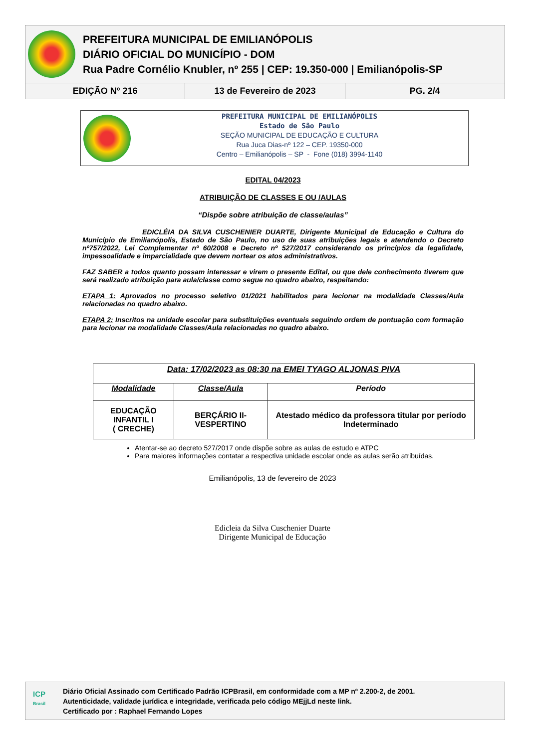PREFEITURA MUNICIPAL DE EMILIANÓPOLIS
DIÁRIO OFICIAL DO MUNICÍPIO - DOM
Rua Padre Cornélio Knubler, nº 255 | CEP: 19.350-000 | Emilianópolis-SP
EDIÇÃO Nº 216 13 de Fevereiro de 2023 PG. 2/4
PREFEITURA MUNICIPAL DE EMILIANÓPOLIS
Estado de São Paulo
SEÇÃO MUNICIPAL DE EDUCAÇÃO E CULTURA
Rua Juca Dias-nº 122 – CEP. 19350-000
Centro – Emilianópolis – SP - Fone (018) 3994-1140
EDITAL 04/2023
ATRIBUIÇÃO DE CLASSES E OU /AULAS
“Dispõe sobre atribuição de classe/aulas”
EDICLÉIA DA SILVA CUSCHENIER DUARTE, Dirigente Municipal de Educação e Cultura do Município de Emilianópolis, Estado de São Paulo, no uso de suas atribuições legais e atendendo o Decreto nº757/2022, Lei Complementar nº 60/2008 e Decreto nº 527/2017 considerando os princípios da legalidade, impessoalidade e imparcialidade que devem nortear os atos administrativos.
FAZ SABER a todos quanto possam interessar e virem o presente Edital, ou que dele conhecimento tiverem que será realizado atribuição para aula/classe como segue no quadro abaixo, respeitando:
ETAPA 1: Aprovados no processo seletivo 01/2021 habilitados para lecionar na modalidade Classes/Aula relacionadas no quadro abaixo.
ETAPA 2: Inscritos na unidade escolar para substituições eventuais seguindo ordem de pontuação com formação para lecionar na modalidade Classes/Aula relacionadas no quadro abaixo.
| Data: 17/02/2023 as 08:30 na EMEI TYAGO ALJONAS PIVA | | |
| --- | --- | --- |
| Modalidade | Classe/Aula | Período |
| EDUCAÇÃO INFANTIL I ( CRECHE) | BERÇÁRIO II-VESPERTINO | Atestado médico da professora titular por período Indeterminado |
Atentar-se ao decreto 527/2017 onde dispõe sobre as aulas de estudo e ATPC
Para maiores informações contatar a respectiva unidade escolar onde as aulas serão atribuídas.
Emilianópolis, 13 de fevereiro de 2023
Edicleia da Silva Cuschenier Duarte
Dirigente Municipal de Educação
ICP
Brasil
Diário Oficial Assinado com Certificado Padrão ICPBrasil, em conformidade com a MP nº 2.200-2, de 2001.
Autenticidade, validade jurídica e integridade, verificada pelo código MEjjLd neste link.
Certificado por : Raphael Fernando Lopes